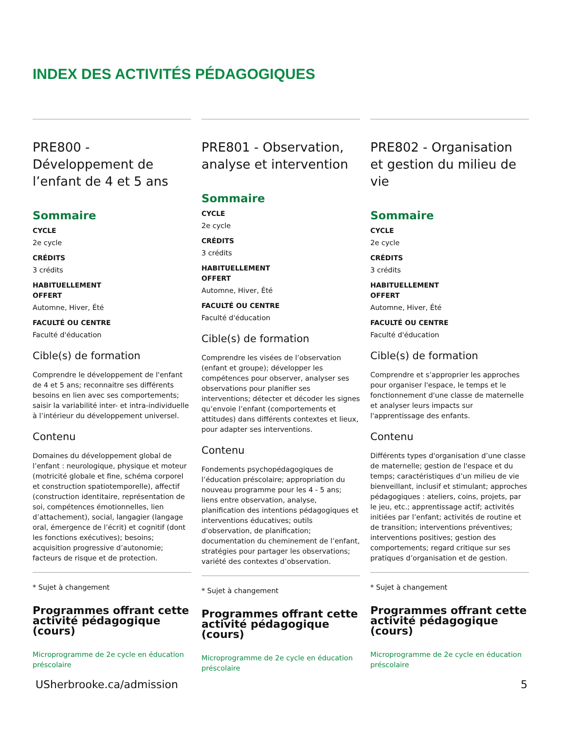INDEX DES ACTIVITÉS PÉDAGOGIQUES
PRE800 - Développement de l’enfant de 4 et 5 ans
Sommaire
CYCLE
2e cycle
CRÉDITS
3 crédits
HABITUELLEMENT
OFFERT
Automne, Hiver, Été
FACULTÉ OU CENTRE
Faculté d'éducation
Cible(s) de formation
Comprendre le développement de l'enfant de 4 et 5 ans; reconnaitre ses différents besoins en lien avec ses comportements; saisir la variabilité inter- et intra-individuelle à l’intérieur du développement universel.
Contenu
Domaines du développement global de l’enfant : neurologique, physique et moteur (motricité globale et fine, schéma corporel et construction spatiotemporelle), affectif (construction identitaire, représentation de soi, compétences émotionnelles, lien d’attachement), social, langagier (langage oral, émergence de l’écrit) et cognitif (dont les fonctions exécutives); besoins; acquisition progressive d’autonomie; facteurs de risque et de protection.
* Sujet à changement
Programmes offrant cette activité pédagogique (cours)
Microprogramme de 2e cycle en éducation préscolaire
PRE801 - Observation, analyse et intervention
Sommaire
CYCLE
2e cycle
CRÉDITS
3 crédits
HABITUELLEMENT
OFFERT
Automne, Hiver, Été
FACULTÉ OU CENTRE
Faculté d'éducation
Cible(s) de formation
Comprendre les visées de l’observation (enfant et groupe); développer les compétences pour observer, analyser ses observations pour planifier ses interventions; détecter et décoder les signes qu’envoie l’enfant (comportements et attitudes) dans différents contextes et lieux, pour adapter ses interventions.
Contenu
Fondements psychopédagogiques de l’éducation préscolaire; appropriation du nouveau programme pour les 4 - 5 ans; liens entre observation, analyse, planification des intentions pédagogiques et interventions éducatives; outils d'observation, de planification; documentation du cheminement de l’enfant, stratégies pour partager les observations; variété des contextes d’observation.
* Sujet à changement
Programmes offrant cette activité pédagogique (cours)
Microprogramme de 2e cycle en éducation préscolaire
PRE802 - Organisation et gestion du milieu de vie
Sommaire
CYCLE
2e cycle
CRÉDITS
3 crédits
HABITUELLEMENT
OFFERT
Automne, Hiver, Été
FACULTÉ OU CENTRE
Faculté d'éducation
Cible(s) de formation
Comprendre et s’approprier les approches pour organiser l'espace, le temps et le fonctionnement d'une classe de maternelle et analyser leurs impacts sur l'apprentissage des enfants.
Contenu
Différents types d'organisation d’une classe de maternelle; gestion de l'espace et du temps; caractéristiques d’un milieu de vie bienveillant, inclusif et stimulant; approches pédagogiques : ateliers, coins, projets, par le jeu, etc.; apprentissage actif; activités initiées par l’enfant; activités de routine et de transition; interventions préventives; interventions positives; gestion des comportements; regard critique sur ses pratiques d’organisation et de gestion.
* Sujet à changement
Programmes offrant cette activité pédagogique (cours)
Microprogramme de 2e cycle en éducation préscolaire
USherbrooke.ca/admission 5